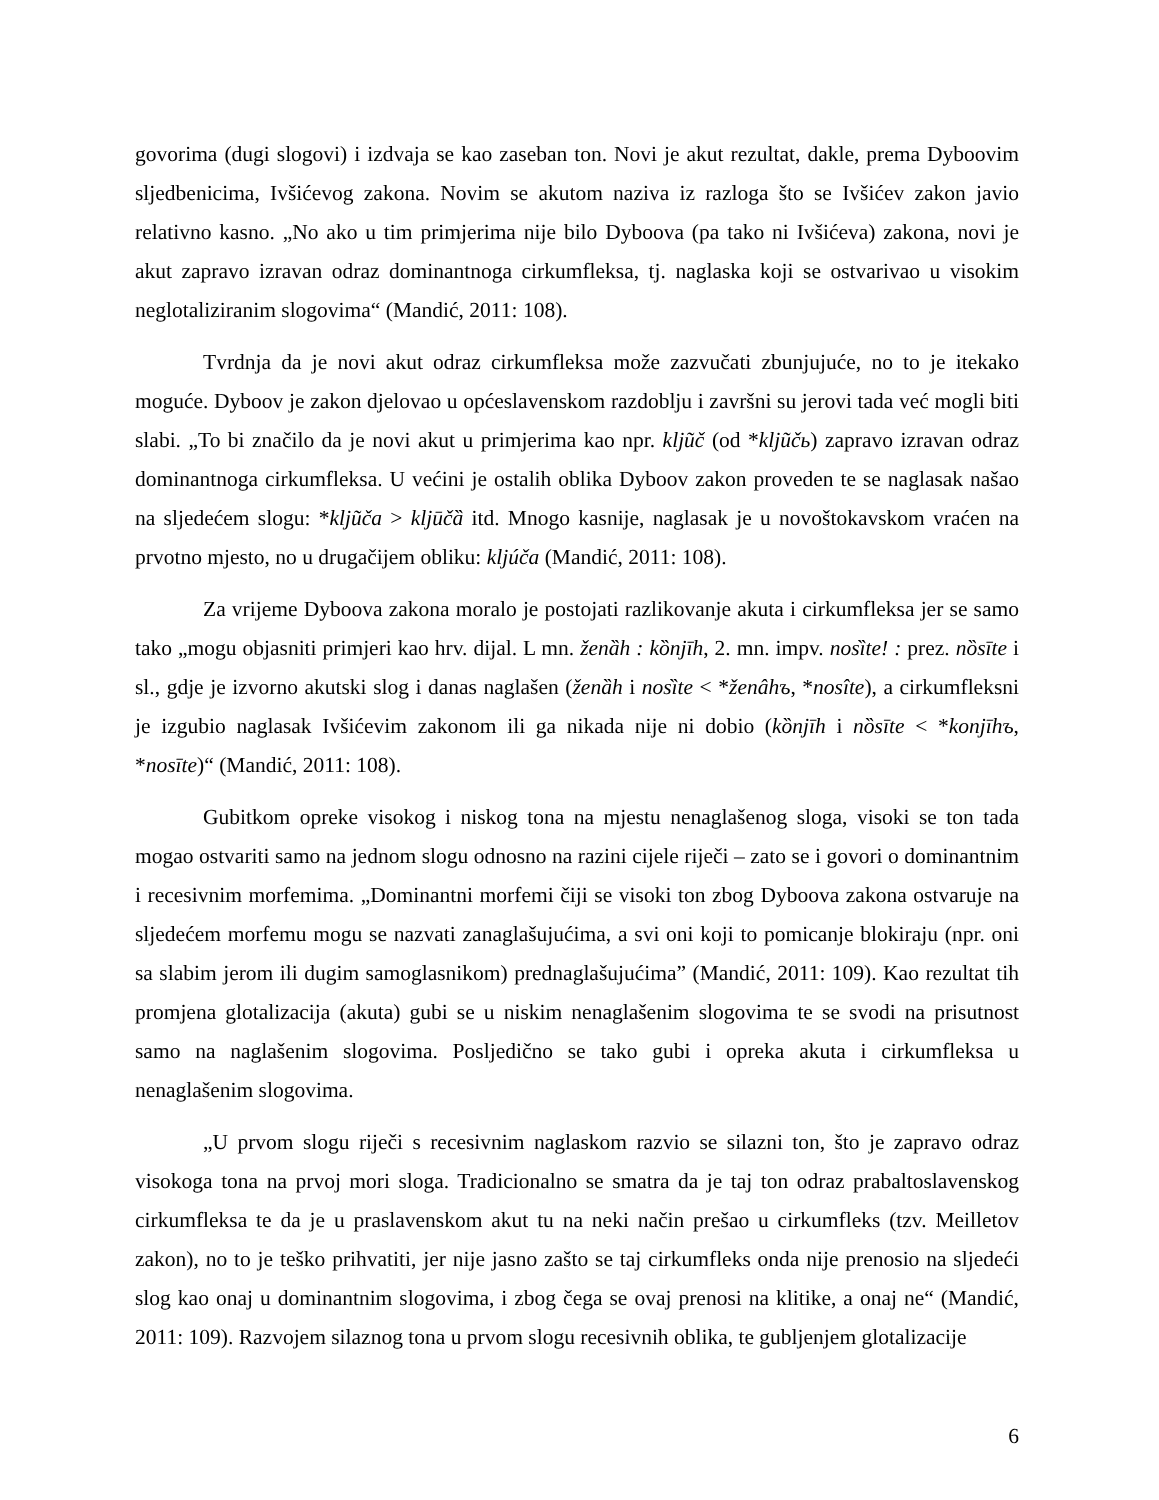govorima (dugi slogovi) i izdvaja se kao zaseban ton. Novi je akut rezultat, dakle, prema Dyboovim sljedbenicima, Ivšićevog zakona. Novim se akutom naziva iz razloga što se Ivšićev zakon javio relativno kasno. „No ako u tim primjerima nije bilo Dyboova (pa tako ni Ivšićeva) zakona, novi je akut zapravo izravan odraz dominantnoga cirkumfleksa, tj. naglaska koji se ostvarivao u visokim neglotaliziranim slogovima“ (Mandić, 2011: 108).
Tvrdnja da je novi akut odraz cirkumfleksa može zazvučati zbunjujuće, no to je itekako moguće. Dyboov je zakon djelovao u općeslavenskom razdoblju i završni su jerovi tada već mogli biti slabi. „To bi značilo da je novi akut u primjerima kao npr. kljũč (od *kljũčь) zapravo izravan odraz dominantnoga cirkumfleksa. U većini je ostalih oblika Dyboov zakon proveden te se naglasak našao na sljedećem slogu: *kljũča > kljūčȁ itd. Mnogo kasnije, naglasak je u novoštokavskom vraćen na prvotno mjesto, no u drugačijem obliku: kljúča (Mandić, 2011: 108).
Za vrijeme Dyboova zakona moralo je postojati razlikovanje akuta i cirkumfleksa jer se samo tako „mogu objasniti primjeri kao hrv. dijal. L mn. ženȁh : kȍnjīh, 2. mn. impv. nosȉte! : prez. nȍsīte i sl., gdje je izvorno akutski slog i danas naglašen (ženȁh i nosȉte < *ženâhъ, *nosîte), a cirkumfleksni je izgubio naglasak Ivšićevim zakonom ili ga nikada nije ni dobio (kȍnjīh i nȍsīte < *konjīhъ, *nosīte)“ (Mandić, 2011: 108).
Gubitkom opreke visokog i niskog tona na mjestu nenaglašenog sloga, visoki se ton tada mogao ostvariti samo na jednom slogu odnosno na razini cijele riječi – zato se i govori o dominantnim i recesivnim morfemima. „Dominantni morfemi čiji se visoki ton zbog Dyboova zakona ostvaruje na sljedećem morfemu mogu se nazvati zanaglašujućima, a svi oni koji to pomicanje blokiraju (npr. oni sa slabim jerom ili dugim samoglasnikom) prednaglašujućima” (Mandić, 2011: 109). Kao rezultat tih promjena glotalizacija (akuta) gubi se u niskim nenaglašenim slogovima te se svodi na prisutnost samo na naglašenim slogovima. Posljedično se tako gubi i opreka akuta i cirkumfleksa u nenaglašenim slogovima.
„U prvom slogu riječi s recesivnim naglaskom razvio se silazni ton, što je zapravo odraz visokoga tona na prvoj mori sloga. Tradicionalno se smatra da je taj ton odraz prabaltoslavenskog cirkumfleksa te da je u praslavenskom akut tu na neki način prešao u cirkumfleks (tzv. Meilletov zakon), no to je teško prihvatiti, jer nije jasno zašto se taj cirkumfleks onda nije prenosio na sljedeći slog kao onaj u dominantnim slogovima, i zbog čega se ovaj prenosi na klitike, a onaj ne“ (Mandić, 2011: 109). Razvojem silaznog tona u prvom slogu recesivnih oblika, te gubljenjem glotalizacije
6